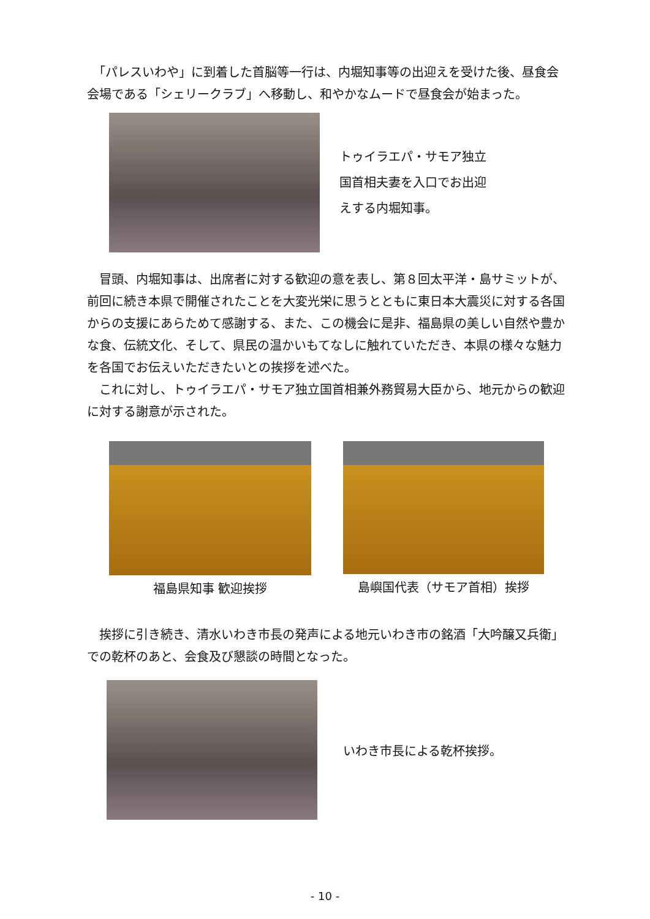「パレスいわや」に到着した首脳等一行は、内堀知事等の出迎えを受けた後、昼食会会場である「シェリークラブ」へ移動し、和やかなムードで昼食会が始まった。
トゥイラエパ・サモア独立
国首相夫妻を入口でお出迎
えする内堀知事。
　冒頭、内堀知事は、出席者に対する歓迎の意を表し、第８回太平洋・島サミットが、前回に続き本県で開催されたことを大変光栄に思うとともに東日本大震災に対する各国からの支援にあらためて感謝する、また、この機会に是非、福島県の美しい自然や豊かな食、伝統文化、そして、県民の温かいもてなしに触れていただき、本県の様々な魅力を各国でお伝えいただきたいとの挨拶を述べた。
　これに対し、トゥイラエパ・サモア独立国首相兼外務貿易大臣から、地元からの歓迎に対する謝意が示された。
福島県知事 歓迎挨拶 島嶼国代表（サモア首相）挨拶
　挨拶に引き続き、清水いわき市長の発声による地元いわき市の銘酒「大吟醸又兵衛」での乾杯のあと、会食及び懇談の時間となった。
いわき市長による乾杯挨拶。
- 10 -